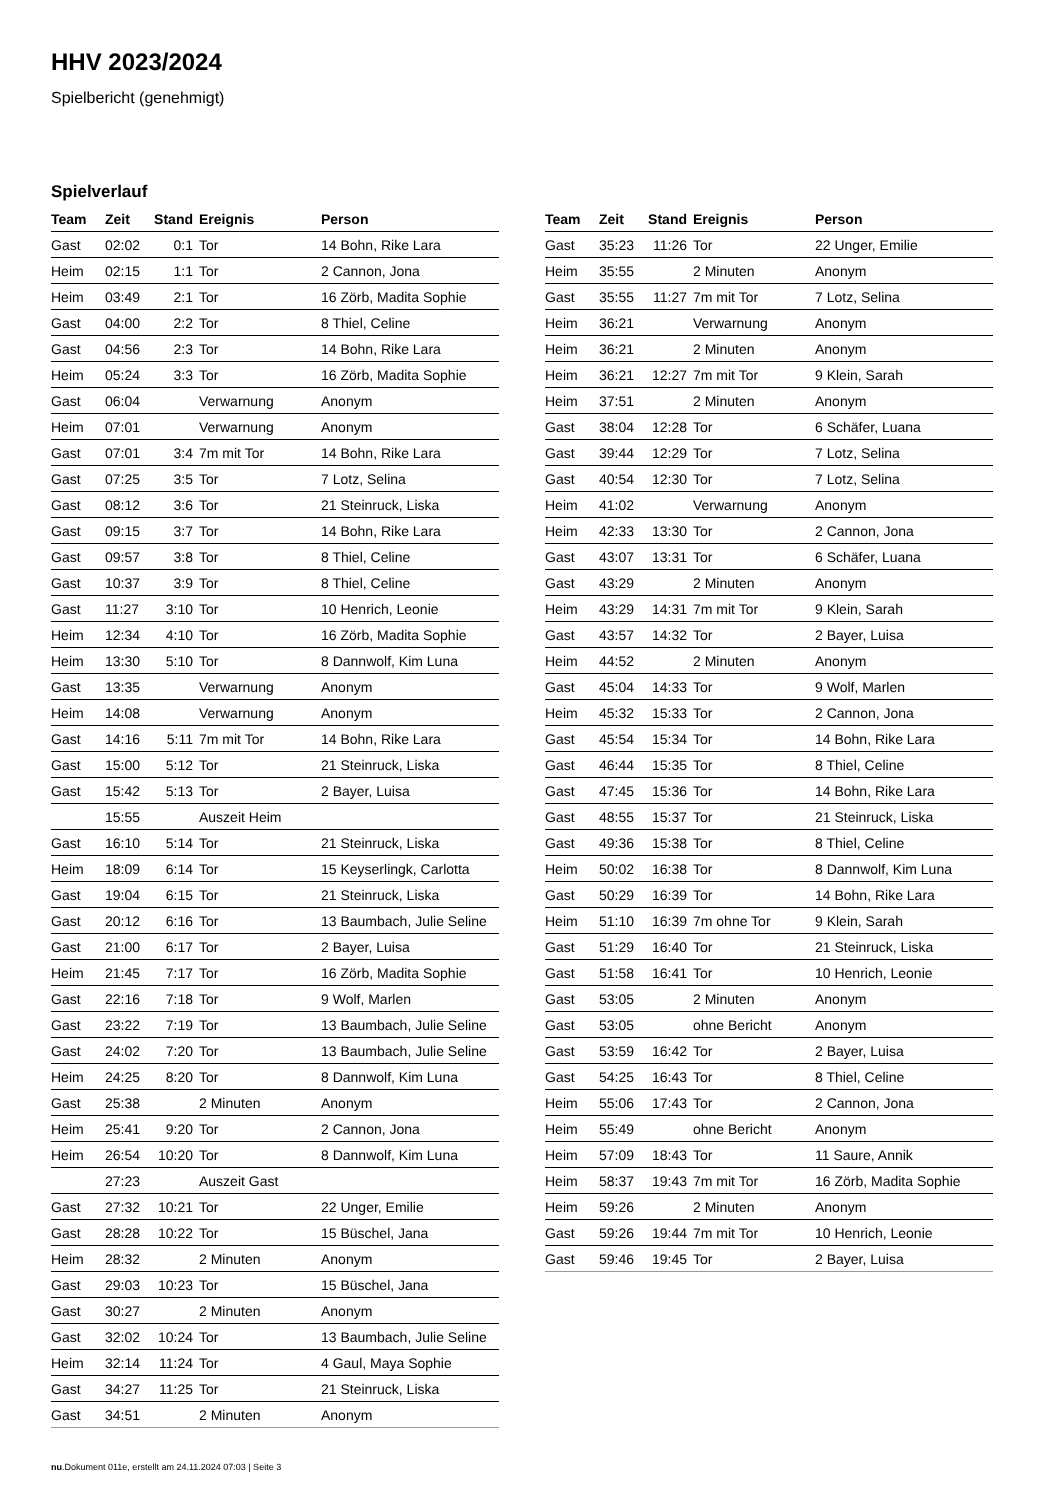HHV 2023/2024
Spielbericht (genehmigt)
Spielverlauf
| Team | Zeit | Stand | Ereignis | Person |
| --- | --- | --- | --- | --- |
| Gast | 02:02 | 0:1 | Tor | 14 Bohn, Rike Lara |
| Heim | 02:15 | 1:1 | Tor | 2 Cannon, Jona |
| Heim | 03:49 | 2:1 | Tor | 16 Zörb, Madita Sophie |
| Gast | 04:00 | 2:2 | Tor | 8 Thiel, Celine |
| Gast | 04:56 | 2:3 | Tor | 14 Bohn, Rike Lara |
| Heim | 05:24 | 3:3 | Tor | 16 Zörb, Madita Sophie |
| Gast | 06:04 | | Verwarnung | Anonym |
| Heim | 07:01 | | Verwarnung | Anonym |
| Gast | 07:01 | 3:4 | 7m mit Tor | 14 Bohn, Rike Lara |
| Gast | 07:25 | 3:5 | Tor | 7 Lotz, Selina |
| Gast | 08:12 | 3:6 | Tor | 21 Steinruck, Liska |
| Gast | 09:15 | 3:7 | Tor | 14 Bohn, Rike Lara |
| Gast | 09:57 | 3:8 | Tor | 8 Thiel, Celine |
| Gast | 10:37 | 3:9 | Tor | 8 Thiel, Celine |
| Gast | 11:27 | 3:10 | Tor | 10 Henrich, Leonie |
| Heim | 12:34 | 4:10 | Tor | 16 Zörb, Madita Sophie |
| Heim | 13:30 | 5:10 | Tor | 8 Dannwolf, Kim Luna |
| Gast | 13:35 | | Verwarnung | Anonym |
| Heim | 14:08 | | Verwarnung | Anonym |
| Gast | 14:16 | 5:11 | 7m mit Tor | 14 Bohn, Rike Lara |
| Gast | 15:00 | 5:12 | Tor | 21 Steinruck, Liska |
| Gast | 15:42 | 5:13 | Tor | 2 Bayer, Luisa |
| | 15:55 | | Auszeit Heim | |
| Gast | 16:10 | 5:14 | Tor | 21 Steinruck, Liska |
| Heim | 18:09 | 6:14 | Tor | 15 Keyserlingk, Carlotta |
| Gast | 19:04 | 6:15 | Tor | 21 Steinruck, Liska |
| Gast | 20:12 | 6:16 | Tor | 13 Baumbach, Julie Seline |
| Gast | 21:00 | 6:17 | Tor | 2 Bayer, Luisa |
| Heim | 21:45 | 7:17 | Tor | 16 Zörb, Madita Sophie |
| Gast | 22:16 | 7:18 | Tor | 9 Wolf, Marlen |
| Gast | 23:22 | 7:19 | Tor | 13 Baumbach, Julie Seline |
| Gast | 24:02 | 7:20 | Tor | 13 Baumbach, Julie Seline |
| Heim | 24:25 | 8:20 | Tor | 8 Dannwolf, Kim Luna |
| Gast | 25:38 | | 2 Minuten | Anonym |
| Heim | 25:41 | 9:20 | Tor | 2 Cannon, Jona |
| Heim | 26:54 | 10:20 | Tor | 8 Dannwolf, Kim Luna |
| | 27:23 | | Auszeit Gast | |
| Gast | 27:32 | 10:21 | Tor | 22 Unger, Emilie |
| Gast | 28:28 | 10:22 | Tor | 15 Büschel, Jana |
| Heim | 28:32 | | 2 Minuten | Anonym |
| Gast | 29:03 | 10:23 | Tor | 15 Büschel, Jana |
| Gast | 30:27 | | 2 Minuten | Anonym |
| Gast | 32:02 | 10:24 | Tor | 13 Baumbach, Julie Seline |
| Heim | 32:14 | 11:24 | Tor | 4 Gaul, Maya Sophie |
| Gast | 34:27 | 11:25 | Tor | 21 Steinruck, Liska |
| Gast | 34:51 | | 2 Minuten | Anonym |
| Team | Zeit | Stand | Ereignis | Person |
| --- | --- | --- | --- | --- |
| Gast | 35:23 | 11:26 | Tor | 22 Unger, Emilie |
| Heim | 35:55 | | 2 Minuten | Anonym |
| Gast | 35:55 | 11:27 | 7m mit Tor | 7 Lotz, Selina |
| Heim | 36:21 | | Verwarnung | Anonym |
| Heim | 36:21 | | 2 Minuten | Anonym |
| Heim | 36:21 | 12:27 | 7m mit Tor | 9 Klein, Sarah |
| Heim | 37:51 | | 2 Minuten | Anonym |
| Gast | 38:04 | 12:28 | Tor | 6 Schäfer, Luana |
| Gast | 39:44 | 12:29 | Tor | 7 Lotz, Selina |
| Gast | 40:54 | 12:30 | Tor | 7 Lotz, Selina |
| Heim | 41:02 | | Verwarnung | Anonym |
| Heim | 42:33 | 13:30 | Tor | 2 Cannon, Jona |
| Gast | 43:07 | 13:31 | Tor | 6 Schäfer, Luana |
| Gast | 43:29 | | 2 Minuten | Anonym |
| Heim | 43:29 | 14:31 | 7m mit Tor | 9 Klein, Sarah |
| Gast | 43:57 | 14:32 | Tor | 2 Bayer, Luisa |
| Heim | 44:52 | | 2 Minuten | Anonym |
| Gast | 45:04 | 14:33 | Tor | 9 Wolf, Marlen |
| Heim | 45:32 | 15:33 | Tor | 2 Cannon, Jona |
| Gast | 45:54 | 15:34 | Tor | 14 Bohn, Rike Lara |
| Gast | 46:44 | 15:35 | Tor | 8 Thiel, Celine |
| Gast | 47:45 | 15:36 | Tor | 14 Bohn, Rike Lara |
| Gast | 48:55 | 15:37 | Tor | 21 Steinruck, Liska |
| Gast | 49:36 | 15:38 | Tor | 8 Thiel, Celine |
| Heim | 50:02 | 16:38 | Tor | 8 Dannwolf, Kim Luna |
| Gast | 50:29 | 16:39 | Tor | 14 Bohn, Rike Lara |
| Heim | 51:10 | 16:39 | 7m ohne Tor | 9 Klein, Sarah |
| Gast | 51:29 | 16:40 | Tor | 21 Steinruck, Liska |
| Gast | 51:58 | 16:41 | Tor | 10 Henrich, Leonie |
| Gast | 53:05 | | 2 Minuten | Anonym |
| Gast | 53:05 | | ohne Bericht | Anonym |
| Gast | 53:59 | 16:42 | Tor | 2 Bayer, Luisa |
| Gast | 54:25 | 16:43 | Tor | 8 Thiel, Celine |
| Heim | 55:06 | 17:43 | Tor | 2 Cannon, Jona |
| Heim | 55:49 | | ohne Bericht | Anonym |
| Heim | 57:09 | 18:43 | Tor | 11 Saure, Annik |
| Heim | 58:37 | 19:43 | 7m mit Tor | 16 Zörb, Madita Sophie |
| Heim | 59:26 | | 2 Minuten | Anonym |
| Gast | 59:26 | 19:44 | 7m mit Tor | 10 Henrich, Leonie |
| Gast | 59:46 | 19:45 | Tor | 2 Bayer, Luisa |
nu.Dokument 011e, erstellt am 24.11.2024 07:03 | Seite 3